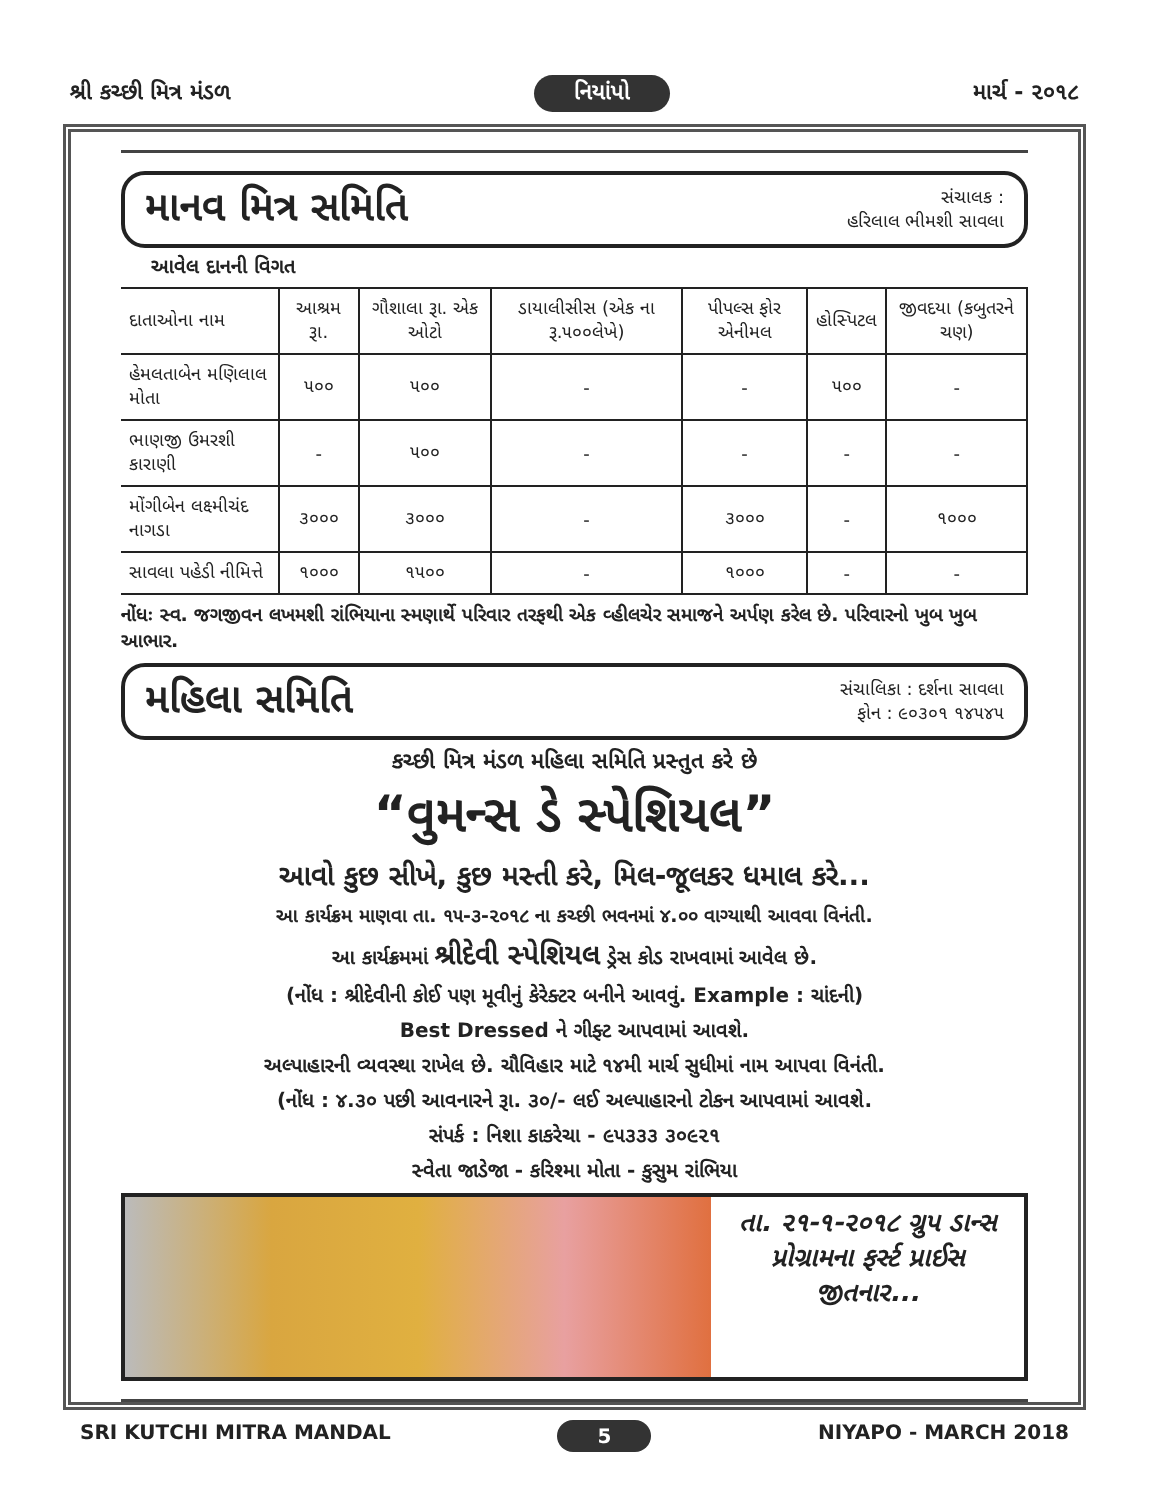શ્રી કચ્છી મિત્ર મંડળ નિયાંપો માર્ચ - ૨૦૧૮
માનવ મિત્ર સમિતિ
સંચાલક :
હરિલાલ ભીમશી સાવલા
આવેલ દાનની વિગત
| દાતાઓના નામ | આશ્રમ રૂા. | ગૌશાલા રૂા. એક ઓટો | ડાયાલીસીસ (એક ના રૂ.૫૦૦લેખે) | પીપલ્સ ફોર એનીમલ | હોસ્પિટલ | જીવદયા (કબુતરને ચણ) |
| --- | --- | --- | --- | --- | --- | --- |
| હેમલતાબેન મણિલાલ મોતા | ૫૦૦ | ૫૦૦ | - | - | ૫૦૦ | - |
| ભાણજી ઉમરશી કારાણી | - | ૫૦૦ | - | - | - | - |
| મોંગીબેન લક્ષ્મીચંદ નાગડા | ૩૦૦૦ | ૩૦૦૦ | - | ૩૦૦૦ | - | ૧૦૦૦ |
| સાવલા પહેડી નીમિત્તે | ૧૦૦૦ | ૧૫૦૦ | - | ૧૦૦૦ | - | - |
નોંધઃ સ્વ. જગજીવન લખમશી રાંભિયાના સ્મણાર્થે પરિવાર તરફથી એક વ્હીલચેર સમાજને અર્પણ કરેલ છે. પરિવારનો ખુબ ખુબ આભાર.
મહિલા સમિતિ
સંચાલિકા : દર્શના સાવલા
ફોન : ૯૦૩૦૧ ૧૪૫૪૫
કચ્છી મિત્ર મંડળ મહિલા સમિતિ પ્રસ્તુત કરે છે
“વુમન્સ ડે સ્પેશિયલ”
આવો કુછ સીખે, કુછ મસ્તી કરે, મિલ-જૂલકર ધમાલ કરે...
આ કાર્યક્રમ માણવા તા. ૧૫-૩-૨૦૧૮ ના કચ્છી ભવનમાં ૪.૦૦ વાગ્યાથી આવવા વિનંતી.
આ કાર્યક્રમમાં શ્રીદેવી સ્પેશિયલ ડ્રેસ કોડ રાખવામાં આવેલ છે.
(નોંધ : શ્રીદેવીની કોઈ પણ મૂવીનું કેરેક્ટર બનીને આવવું. Example : ચાંદની)
Best Dressed ને ગીફ્ટ આપવામાં આવશે.
અલ્પાહારની વ્યવસ્થા રાખેલ છે. ચૌવિહાર માટે ૧૪મી માર્ચ સુધીમાં નામ આપવા વિનંતી.
(નોંધ : ૪.૩૦ પછી આવનારને રૂા. ૩૦/- લઈ અલ્પાહારનો ટોકન આપવામાં આવશે.
સંપર્ક : નિશા કાકરેચા - ૯૫૩૩૩ ૩૦૯૨૧
સ્વેતા જાડેજા - કરિશ્મા મોતા - કુસુમ રાંભિયા
તા. ૨૧-૧-૨૦૧૮ ગ્રુપ ડાન્સ પ્રોગ્રામના ફર્સ્ટ પ્રાઈસ જીતનાર...
SRI KUTCHI MITRA MANDAL 5 NIYAPO - MARCH 2018